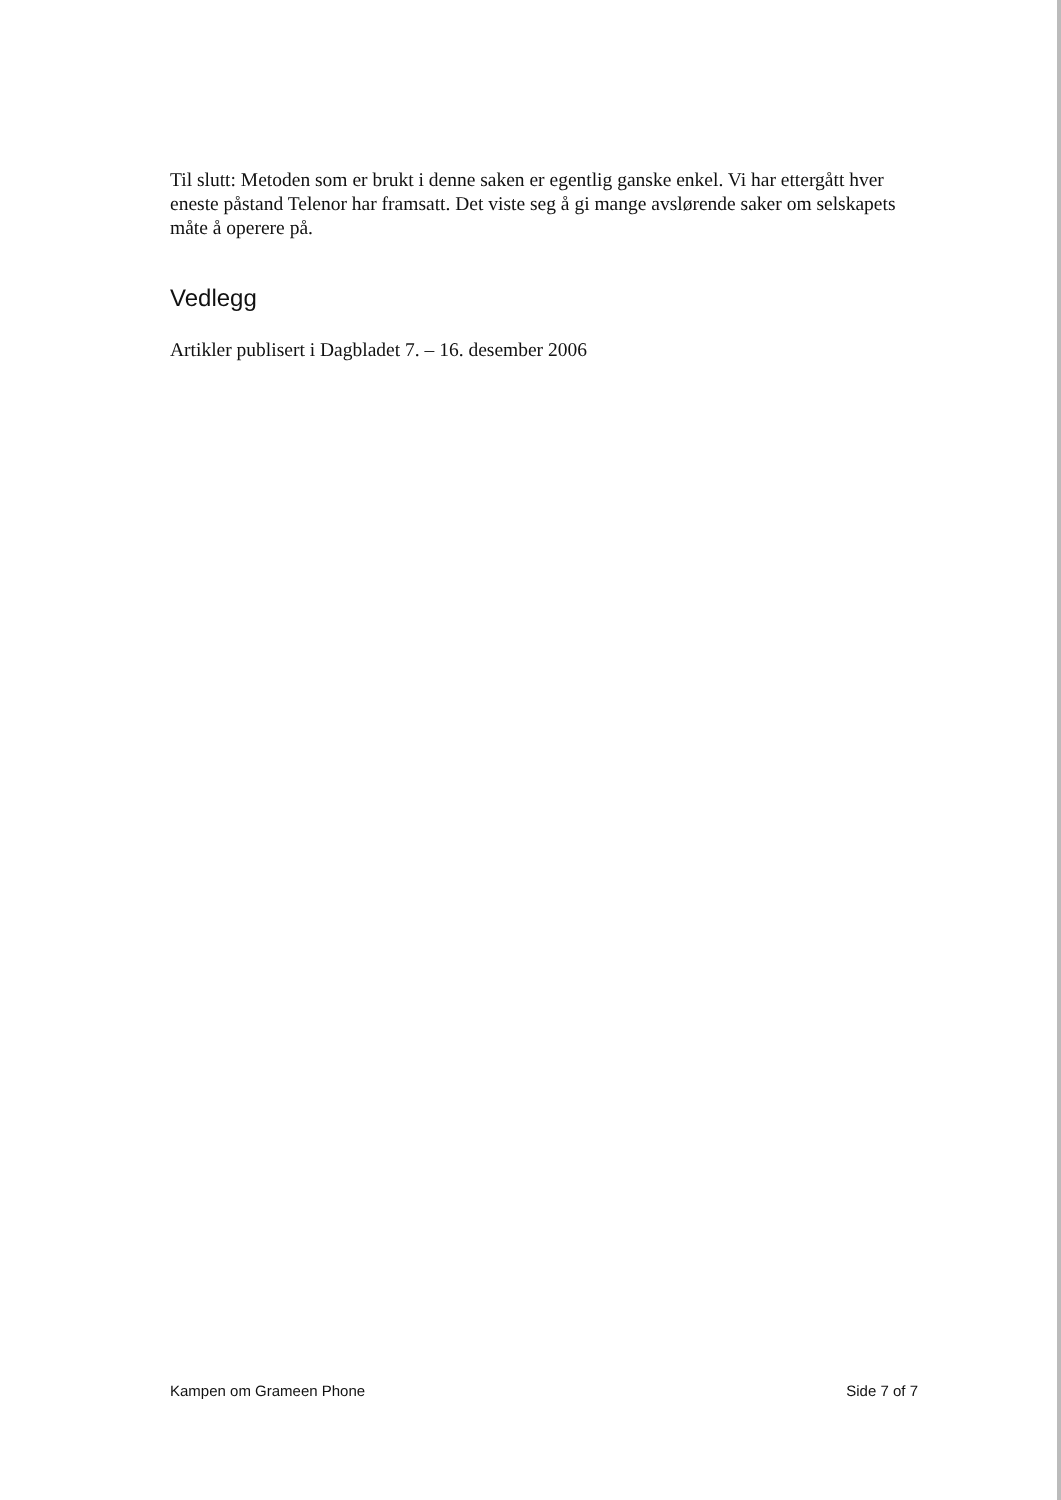Til slutt: Metoden som er brukt i denne saken er egentlig ganske enkel. Vi har ettergått hver eneste påstand Telenor har framsatt. Det viste seg å gi mange avslørende saker om selskapets måte å operere på.
Vedlegg
Artikler publisert i Dagbladet 7. – 16. desember 2006
Kampen om Grameen Phone Side 7 of 7